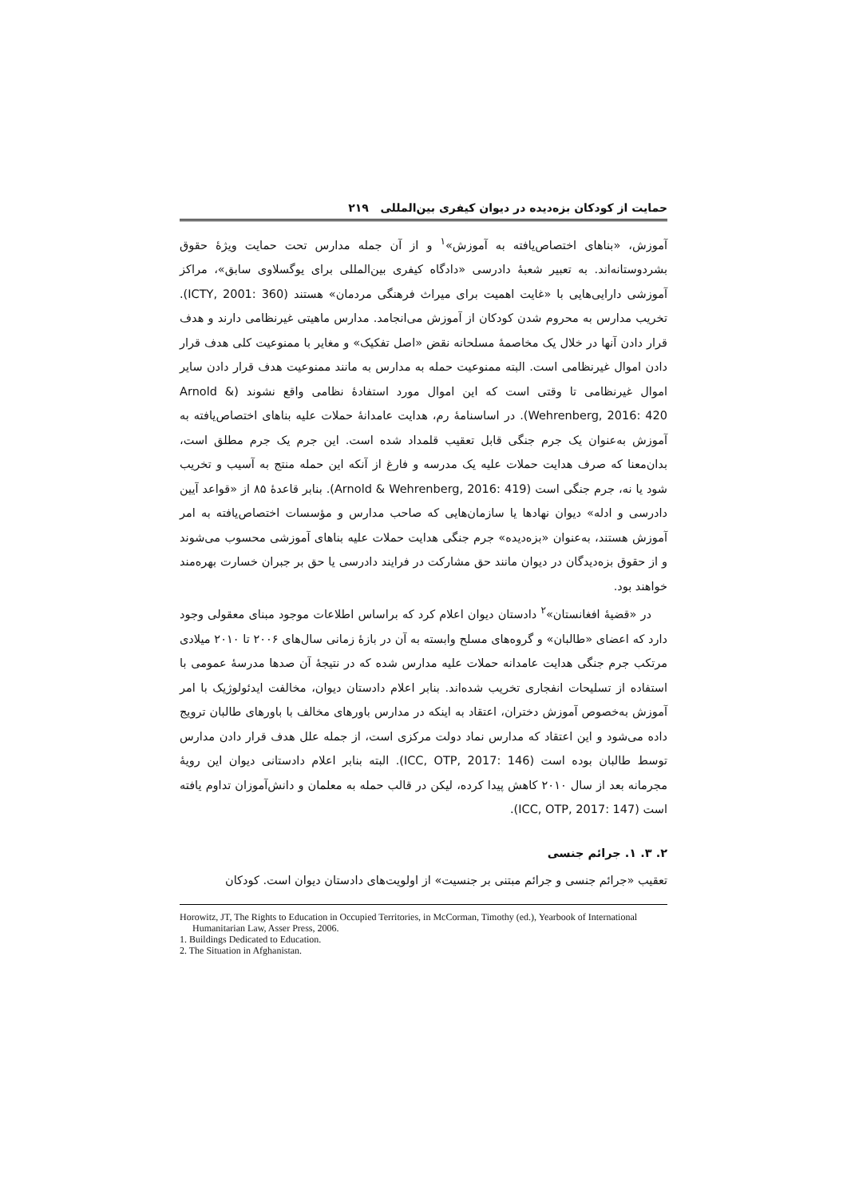حمایت از کودکان بزه‌دیده در دیوان کیفری بین‌المللی ۲۱۹
آموزش، «بناهای اختصاص‌یافته به آموزش»<sup>۱</sup> و از آن جمله مدارس تحت حمایت ویژهٔ حقوق بشردوستانه‌اند. به تعبیر شعبهٔ دادرسی «دادگاه کیفری بین‌المللی برای یوگسلاوی سابق»، مراکز آموزشی دارایی‌هایی با «غایت اهمیت برای میراث فرهنگی مردمان» هستند (ICTY, 2001: 360). تخریب مدارس به محروم شدن کودکان از آموزش می‌انجامد. مدارس ماهیتی غیرنظامی دارند و هدف قرار دادن آنها در خلال یک مخاصمهٔ مسلحانه نقض «اصل تفکیک» و مغایر با ممنوعیت کلی هدف قرار دادن اموال غیرنظامی است. البته ممنوعیت حمله به مدارس به مانند ممنوعیت هدف قرار دادن سایر اموال غیرنظامی تا وقتی است که این اموال مورد استفادهٔ نظامی واقع نشوند (Arnold & Wehrenberg, 2016: 420). در اساسنامهٔ رم، هدایت عامدانهٔ حملات علیه بناهای اختصاص‌یافته به آموزش به‌عنوان یک جرم جنگی قابل تعقیب قلمداد شده است. این جرم یک جرم مطلق است، بدان‌معنا که صرف هدایت حملات علیه یک مدرسه و فارغ از آنکه این حمله منتج به آسیب و تخریب شود یا نه، جرم جنگی است (Arnold & Wehrenberg, 2016: 419). بنابر قاعدهٔ ۸۵ از «قواعد آیین دادرسی و ادله» دیوان نهادها یا سازمان‌هایی که صاحب مدارس و مؤسسات اختصاص‌یافته به امر آموزش هستند، به‌عنوان «بزه‌دیده» جرم جنگی هدایت حملات علیه بناهای آموزشی محسوب می‌شوند و از حقوق بزه‌دیدگان در دیوان مانند حق مشارکت در فرایند دادرسی یا حق بر جبران خسارت بهره‌مند خواهند بود.
در «قضیهٔ افغانستان»<sup>۲</sup> دادستان دیوان اعلام کرد که براساس اطلاعات موجود مبنای معقولی وجود دارد که اعضای «طالبان» و گروه‌های مسلح وابسته به آن در بازهٔ زمانی سال‌های ۲۰۰۶ تا ۲۰۱۰ میلادی مرتکب جرم جنگی هدایت عامدانه حملات علیه مدارس شده که در نتیجهٔ آن صدها مدرسهٔ عمومی با استفاده از تسلیحات انفجاری تخریب شده‌اند. بنابر اعلام دادستان دیوان، مخالفت ایدئولوژیک با امر آموزش به‌خصوص آموزش دختران، اعتقاد به اینکه در مدارس باورهای مخالف با باورهای طالبان ترویج داده می‌شود و این اعتقاد که مدارس نماد دولت مرکزی است، از جمله علل هدف قرار دادن مدارس توسط طالبان بوده است (ICC, OTP, 2017: 146). البته بنابر اعلام دادستانی دیوان این رویهٔ مجرمانه بعد از سال ۲۰۱۰ کاهش پیدا کرده، لیکن در قالب حمله به معلمان و دانش‌آموزان تداوم یافته است (ICC, OTP, 2017: 147).
۲. ۳. ۱. جرائم جنسی
تعقیب «جرائم جنسی و جرائم مبتنی بر جنسیت» از اولویت‌های دادستان دیوان است. کودکان
Horowitz, JT, The Rights to Education in Occupied Territories, in McCorman, Timothy (ed.), Yearbook of International Humanitarian Law, Asser Press, 2006.
1. Buildings Dedicated to Education.
2. The Situation in Afghanistan.